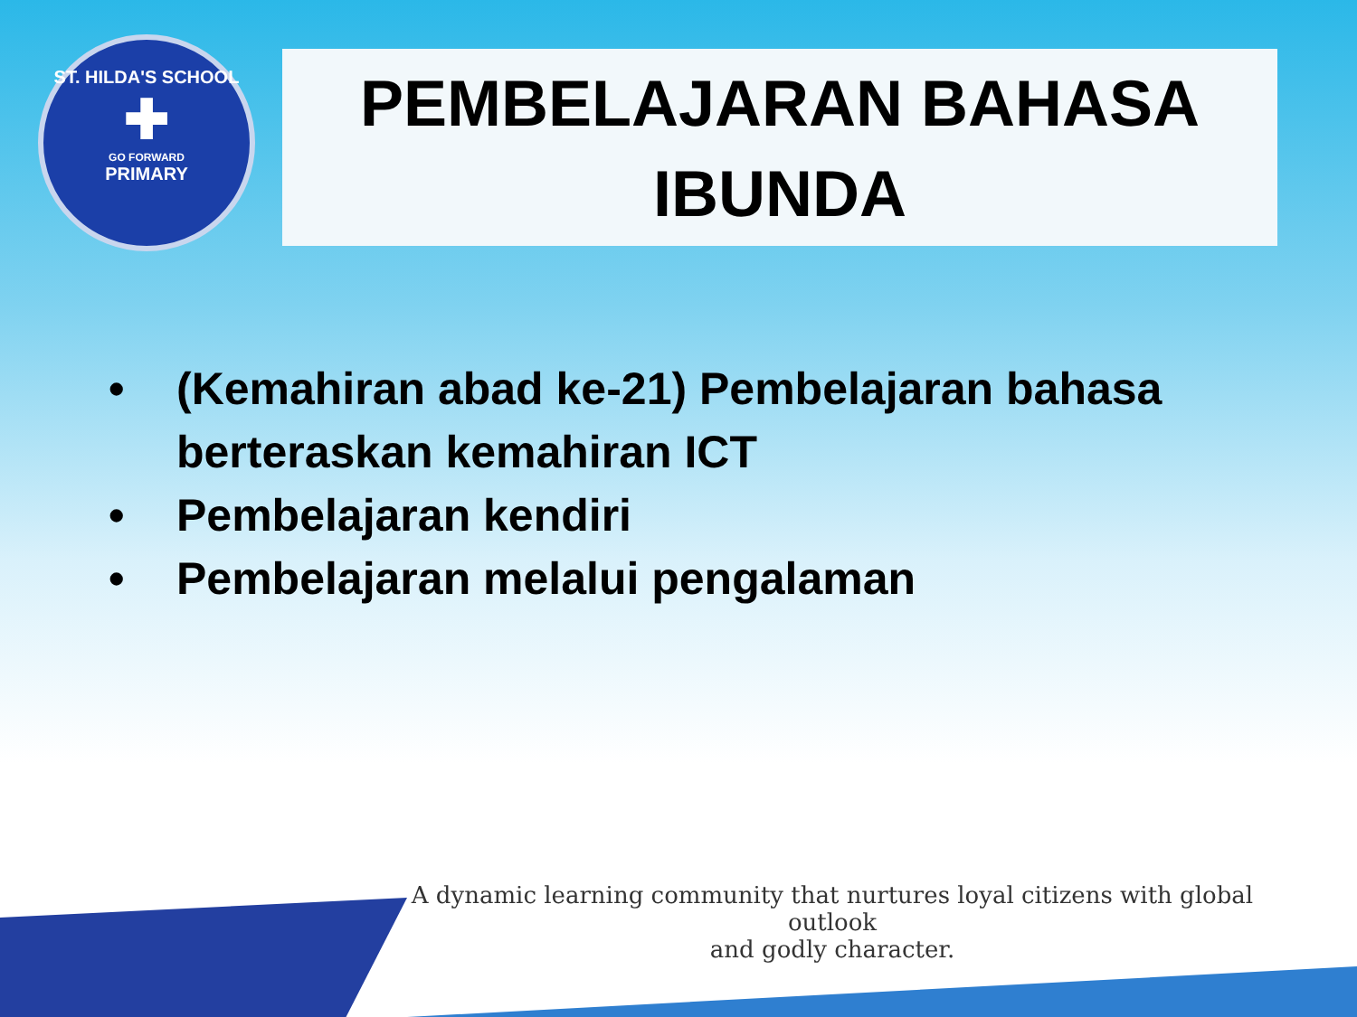ST. HILDA'S SCHOOL
✚
GO FORWARD
PRIMARY
PEMBELAJARAN BAHASA
IBUNDA
• (Kemahiran abad ke-21) Pembelajaran bahasa berteraskan kemahiran ICT
• Pembelajaran kendiri
• Pembelajaran melalui pengalaman
A dynamic learning community that nurtures loyal citizens with global outlook
and godly character.